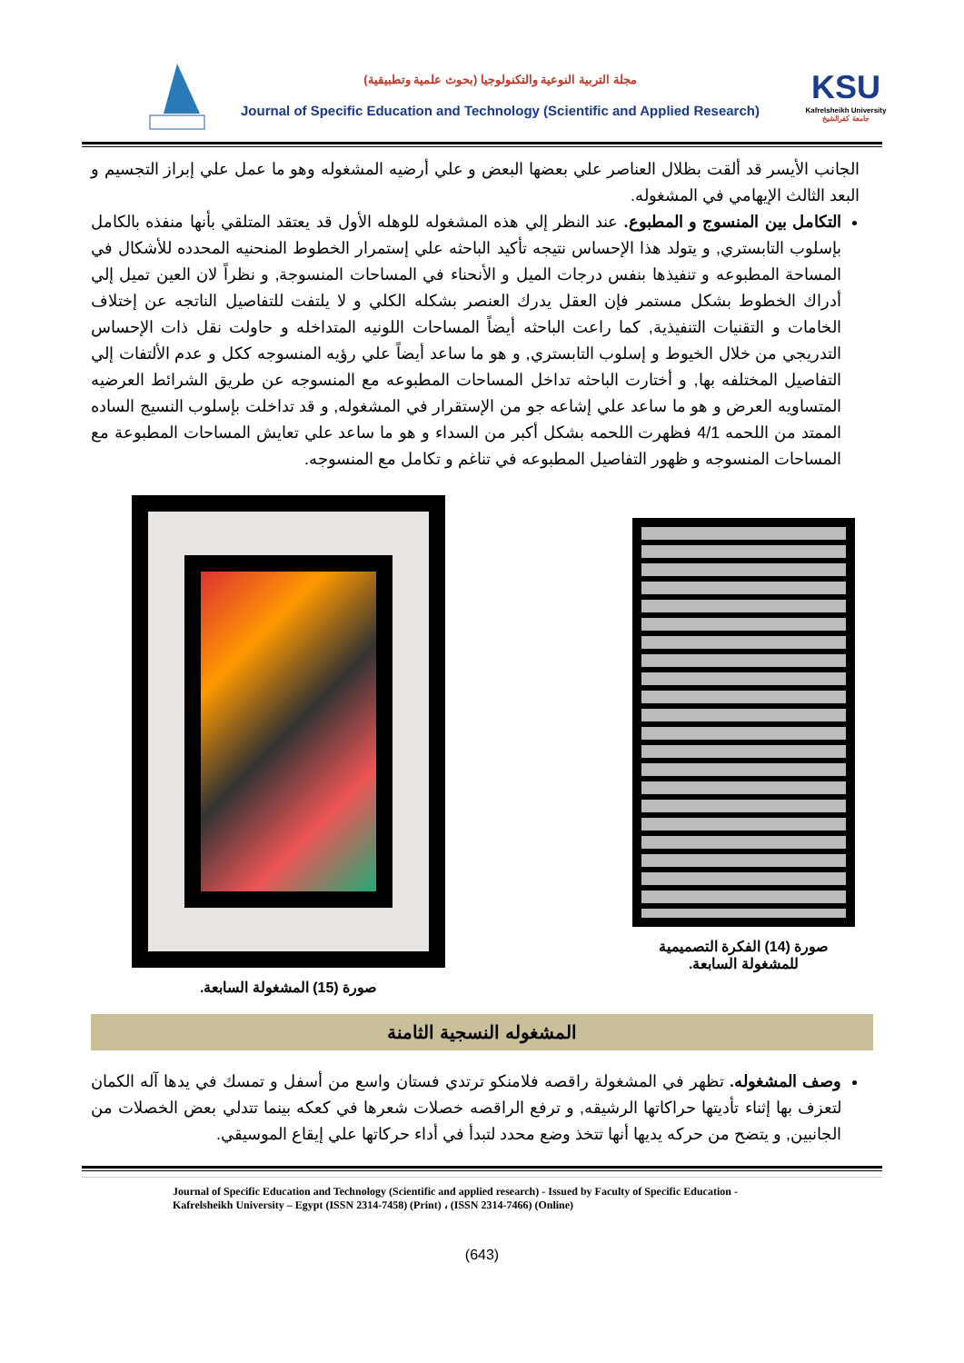مجلة التربية النوعية والتكنولوجيا (بحوث علمية وتطبيقية)
Journal of Specific Education and Technology (Scientific and Applied Research)
KSU
Kafrelsheikh University
جامعة كفرالشيخ
الجانب الأيسر قد ألقت بظلال العناصر علي بعضها البعض و علي أرضيه المشغوله وهو ما عمل علي إبراز التجسيم و البعد الثالث الإيهامي في المشغوله.
التكامل بين المنسوج و المطبوع. عند النظر إلي هذه المشغوله للوهله الأول قد يعتقد المتلقي بأنها منفذه بالكامل بإسلوب التابستري, و يتولد هذا الإحساس نتيجه تأكيد الباحثه علي إستمرار الخطوط المنحنيه المحدده للأشكال في المساحة المطبوعه و تنفيذها بنفس درجات الميل و الأنحناء في المساحات المنسوجة, و نظراً لان العين تميل إلي أدراك الخطوط بشكل مستمر فإن العقل يدرك العنصر بشكله الكلي و لا يلتفت للتفاصيل الناتجه عن إختلاف الخامات و التقنيات التنفيذية, كما راعت الباحثه أيضاً المساحات اللونيه المتداخله و حاولت نقل ذات الإحساس التدريجي من خلال الخيوط و إسلوب التابستري, و هو ما ساعد أيضاً علي رؤيه المنسوجه ككل و عدم الألتفات إلي التفاصيل المختلفه بها, و أختارت الباحثه تداخل المساحات المطبوعه مع المنسوجه عن طريق الشرائط العرضيه المتساويه العرض و هو ما ساعد علي إشاعه جو من الإستقرار في المشغوله, و قد تداخلت بإسلوب النسيج الساده الممتد من اللحمه 4/1 فظهرت اللحمه بشكل أكبر من السداء و هو ما ساعد علي تعايش المساحات المطبوعة مع المساحات المنسوجه و ظهور التفاصيل المطبوعه في تناغم و تكامل مع المنسوجه.
صورة (15) المشغولة السابعة.
صورة (14) الفكرة التصميمية للمشغولة السابعة.
المشغوله النسجية الثامنة
وصف المشغوله. تظهر في المشغولة راقصه فلامنكو ترتدي فستان واسع من أسفل و تمسك في يدها آله الكمان لتعزف بها إثناء تأديتها حراكاتها الرشيقه, و ترفع الراقصه خصلات شعرها في كعكه بينما تتدلي بعض الخصلات من الجانبين, و يتضح من حركه يديها أنها تتخذ وضع محدد لتبدأ في أداء حركاتها علي إيقاع الموسيقي.
Journal of Specific Education and Technology (Scientific and applied research) - Issued by Faculty of Specific Education -Kafrelsheikh University – Egypt (ISSN 2314-7458) (Print) ، (ISSN 2314-7466) (Online)
(643)